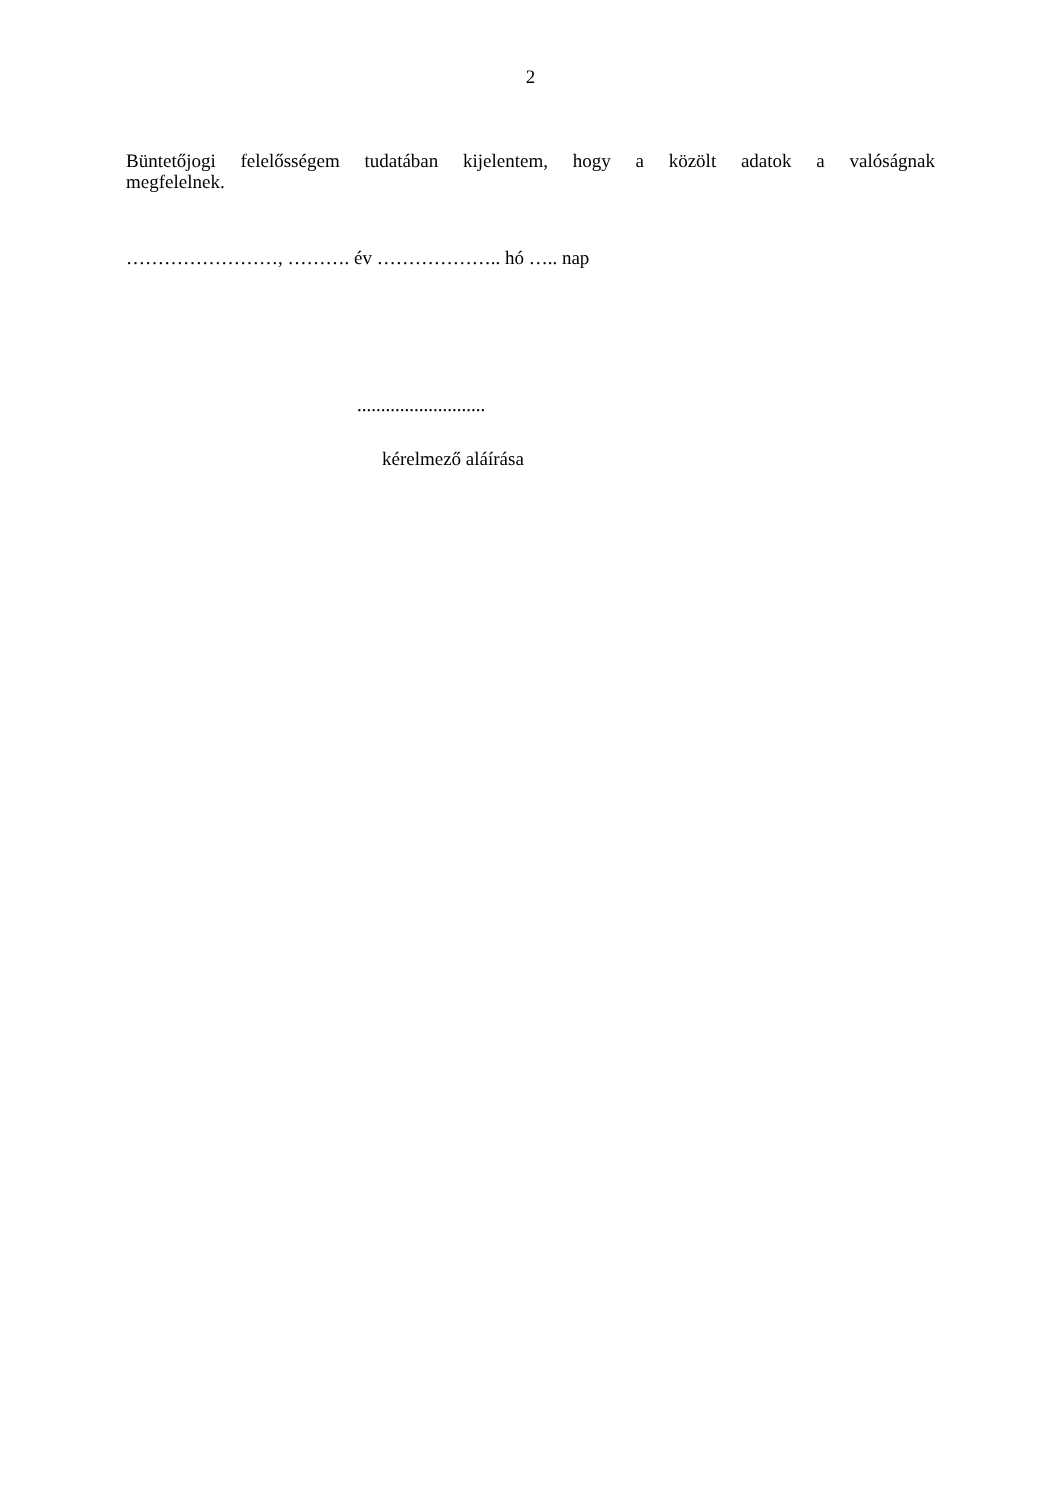2
Büntetőjogi felelősségem tudatában kijelentem, hogy a közölt adatok a valóságnak
megfelelnek.
……………………, ………. év ……………….. hó ….. nap
...........................
kérelmező aláírása